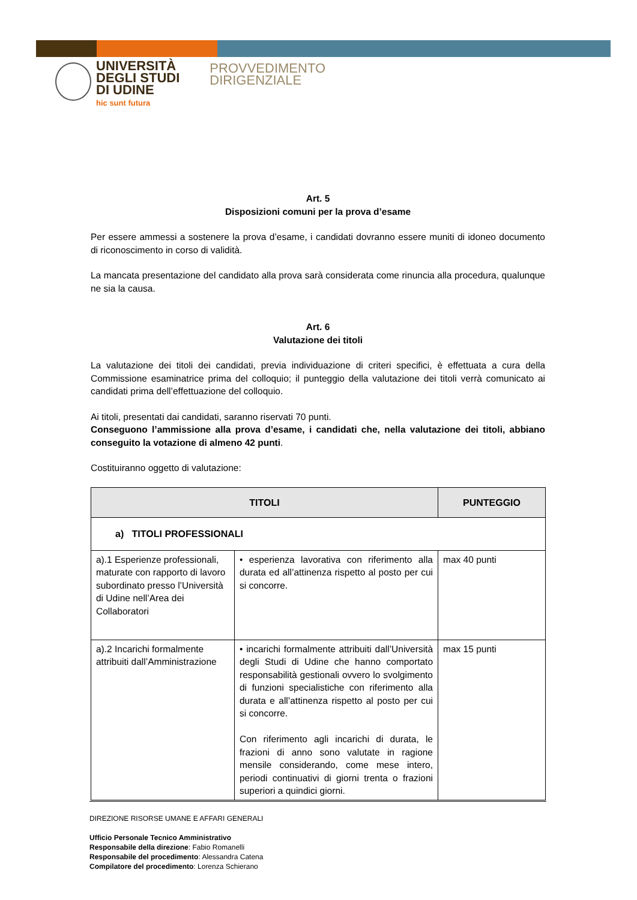UNIVERSITÀ
DEGLI STUDI
DI UDINE
hic sunt futura
PROVVEDIMENTO
DIRIGENZIALE
Art. 5
Disposizioni comuni per la prova d’esame
Per essere ammessi a sostenere la prova d’esame, i candidati dovranno essere muniti di idoneo documento di riconoscimento in corso di validità.
La mancata presentazione del candidato alla prova sarà considerata come rinuncia alla procedura, qualunque ne sia la causa.
Art. 6
Valutazione dei titoli
La valutazione dei titoli dei candidati, previa individuazione di criteri specifici, è effettuata a cura della Commissione esaminatrice prima del colloquio; il punteggio della valutazione dei titoli verrà comunicato ai candidati prima dell’effettuazione del colloquio.
Ai titoli, presentati dai candidati, saranno riservati 70 punti.
Conseguono l’ammissione alla prova d’esame, i candidati che, nella valutazione dei titoli, abbiano conseguito la votazione di almeno 42 punti.
Costituiranno oggetto di valutazione:
| TITOLI | | PUNTEGGIO |
| --- | --- | --- |
| a) TITOLI PROFESSIONALI | | |
| a).1 Esperienze professionali, maturate con rapporto di lavoro subordinato presso l’Università di Udine nell’Area dei Collaboratori | • esperienza lavorativa con riferimento alla durata ed all’attinenza rispetto al posto per cui si concorre. | max 40 punti |
| a).2 Incarichi formalmente attribuiti dall’Amministrazione | • incarichi formalmente attribuiti dall’Università degli Studi di Udine che hanno comportato responsabilità gestionali ovvero lo svolgimento di funzioni specialistiche con riferimento alla durata e all’attinenza rispetto al posto per cui si concorre. Con riferimento agli incarichi di durata, le frazioni di anno sono valutate in ragione mensile considerando, come mese intero, periodi continuativi di giorni trenta o frazioni superiori a quindici giorni. | max 15 punti |
DIREZIONE RISORSE UMANE E AFFARI GENERALI
Ufficio Personale Tecnico Amministrativo
Responsabile della direzione: Fabio Romanelli
Responsabile del procedimento: Alessandra Catena
Compilatore del procedimento: Lorenza Schierano